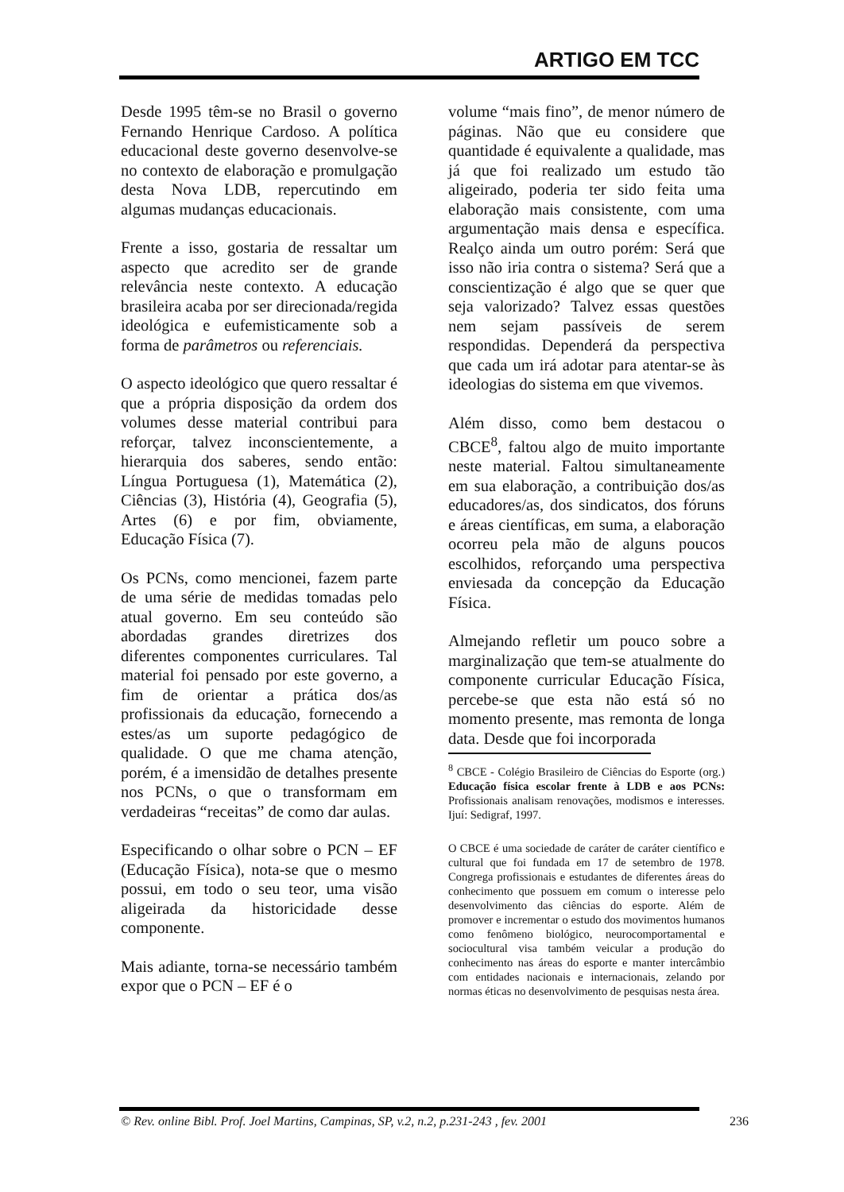ARTIGO EM TCC
Desde 1995 têm-se no Brasil o governo Fernando Henrique Cardoso. A política educacional deste governo desenvolve-se no contexto de elaboração e promulgação desta Nova LDB, repercutindo em algumas mudanças educacionais.
Frente a isso, gostaria de ressaltar um aspecto que acredito ser de grande relevância neste contexto. A educação brasileira acaba por ser direcionada/regida ideológica e eufemisticamente sob a forma de parâmetros ou referenciais.
O aspecto ideológico que quero ressaltar é que a própria disposição da ordem dos volumes desse material contribui para reforçar, talvez inconscientemente, a hierarquia dos saberes, sendo então: Língua Portuguesa (1), Matemática (2), Ciências (3), História (4), Geografia (5), Artes (6) e por fim, obviamente, Educação Física (7).
Os PCNs, como mencionei, fazem parte de uma série de medidas tomadas pelo atual governo. Em seu conteúdo são abordadas grandes diretrizes dos diferentes componentes curriculares. Tal material foi pensado por este governo, a fim de orientar a prática dos/as profissionais da educação, fornecendo a estes/as um suporte pedagógico de qualidade. O que me chama atenção, porém, é a imensidão de detalhes presente nos PCNs, o que o transformam em verdadeiras “receitas” de como dar aulas.
Especificando o olhar sobre o PCN – EF (Educação Física), nota-se que o mesmo possui, em todo o seu teor, uma visão aligeirada da historicidade desse componente.
Mais adiante, torna-se necessário também expor que o PCN – EF é o
volume “mais fino”, de menor número de páginas. Não que eu considere que quantidade é equivalente a qualidade, mas já que foi realizado um estudo tão aligeirado, poderia ter sido feita uma elaboração mais consistente, com uma argumentação mais densa e específica. Realço ainda um outro porém: Será que isso não iria contra o sistema? Será que a conscientização é algo que se quer que seja valorizado? Talvez essas questões nem sejam passíveis de serem respondidas. Dependerá da perspectiva que cada um irá adotar para atentar-se às ideologias do sistema em que vivemos.
Além disso, como bem destacou o CBCE<sup>8</sup>, faltou algo de muito importante neste material. Faltou simultaneamente em sua elaboração, a contribuição dos/as educadores/as, dos sindicatos, dos fóruns e áreas científicas, em suma, a elaboração ocorreu pela mão de alguns poucos escolhidos, reforçando uma perspectiva enviesada da concepção da Educação Física.
Almejando refletir um pouco sobre a marginalização que tem-se atualmente do componente curricular Educação Física, percebe-se que esta não está só no momento presente, mas remonta de longa data. Desde que foi incorporada
<sup>8</sup> CBCE - Colégio Brasileiro de Ciências do Esporte (org.) Educação física escolar frente à LDB e aos PCNs: Profissionais analisam renovações, modismos e interesses. Ijuí: Sedigraf, 1997.
O CBCE é uma sociedade de caráter de caráter científico e cultural que foi fundada em 17 de setembro de 1978. Congrega profissionais e estudantes de diferentes áreas do conhecimento que possuem em comum o interesse pelo desenvolvimento das ciências do esporte. Além de promover e incrementar o estudo dos movimentos humanos como fenômeno biológico, neurocomportamental e sociocultural visa também veicular a produção do conhecimento nas áreas do esporte e manter intercâmbio com entidades nacionais e internacionais, zelando por normas éticas no desenvolvimento de pesquisas nesta área.
© Rev. online Bibl. Prof. Joel Martins, Campinas, SP, v.2, n.2, p.231-243 , fev. 2001 236